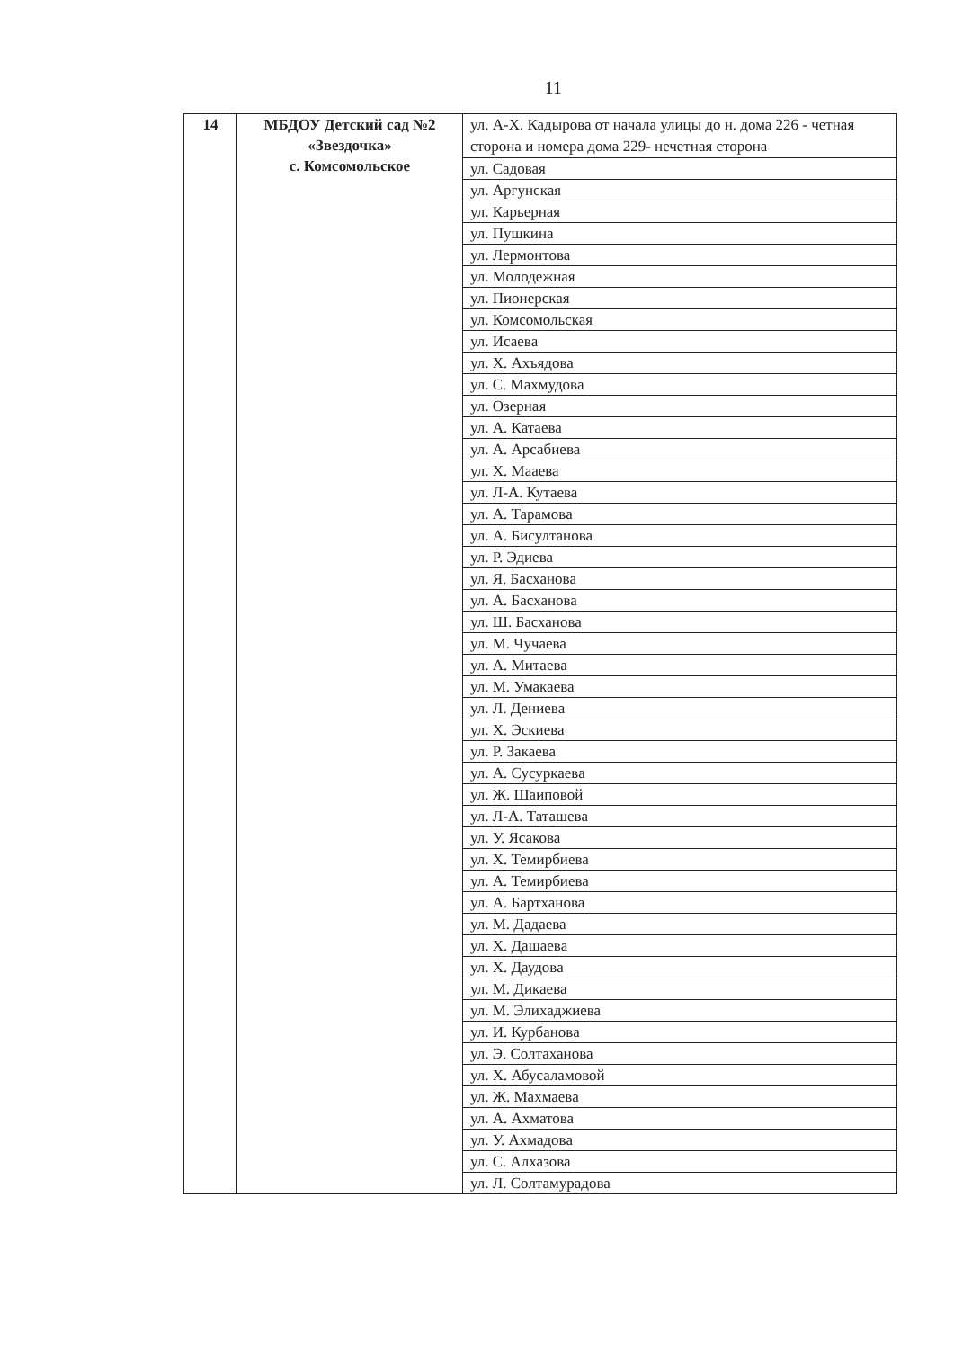11
| 14 | МБДОУ Детский сад №2 «Звездочка» с. Комсомольское | ул. А-Х. Кадырова от начала улицы до н. дома 226 - четная сторона и номера дома 229- нечетная сторона |
| | | ул. Садовая |
| | | ул. Аргунская |
| | | ул. Карьерная |
| | | ул. Пушкина |
| | | ул. Лермонтова |
| | | ул. Молодежная |
| | | ул. Пионерская |
| | | ул. Комсомольская |
| | | ул. Исаева |
| | | ул. Х. Ахъядова |
| | | ул. С. Махмудова |
| | | ул. Озерная |
| | | ул. А. Катаева |
| | | ул. А. Арсабиева |
| | | ул. Х. Мааева |
| | | ул. Л-А. Кутаева |
| | | ул. А. Тарамова |
| | | ул. А. Бисултанова |
| | | ул. Р. Эдиева |
| | | ул. Я. Басханова |
| | | ул. А. Басханова |
| | | ул. Ш. Басханова |
| | | ул. М. Чучаева |
| | | ул. А. Митаева |
| | | ул. М. Умакаева |
| | | ул. Л. Дениева |
| | | ул. Х. Эскиева |
| | | ул. Р. Закаева |
| | | ул. А. Сусуркаева |
| | | ул. Ж. Шаиповой |
| | | ул. Л-А. Таташева |
| | | ул. У. Ясакова |
| | | ул. Х. Темирбиева |
| | | ул. А. Темирбиева |
| | | ул. А. Бартханова |
| | | ул. М. Дадаева |
| | | ул. Х. Дашаева |
| | | ул. Х. Даудова |
| | | ул. М. Дикаева |
| | | ул. М. Элихаджиева |
| | | ул. И. Курбанова |
| | | ул. Э. Солтаханова |
| | | ул. Х. Абусаламовой |
| | | ул. Ж. Махмаева |
| | | ул. А. Ахматова |
| | | ул. У. Ахмадова |
| | | ул. С. Алхазова |
| | | ул. Л. Солтамурадова |